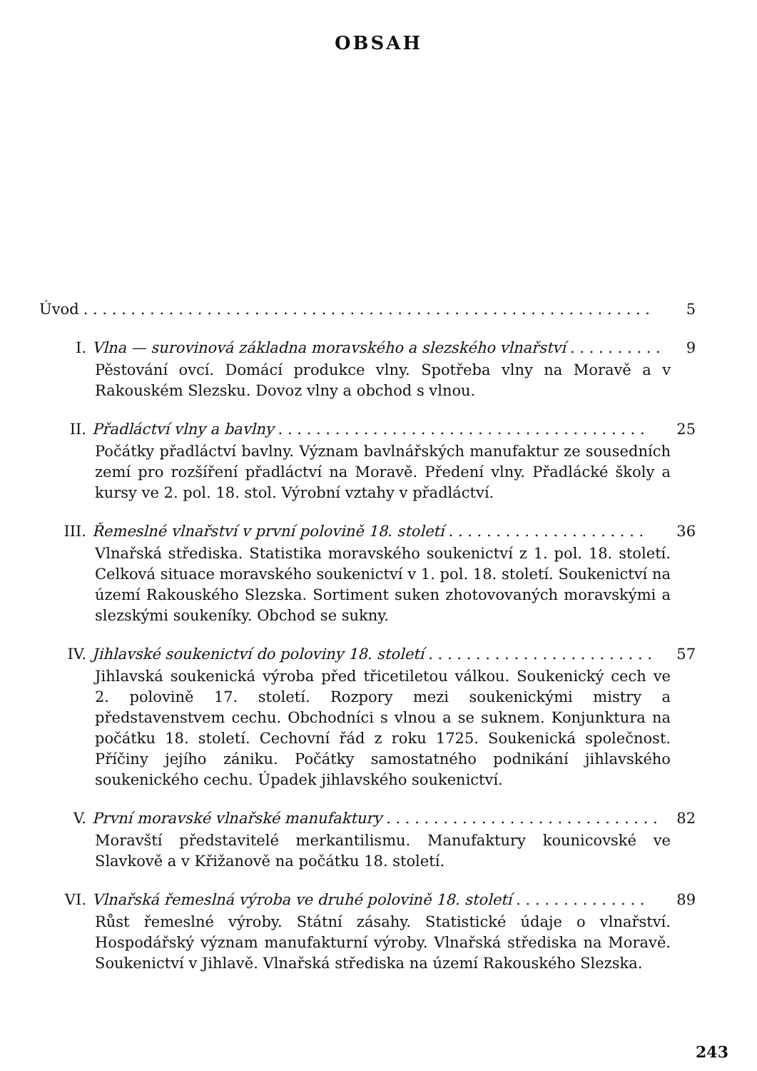OBSAH
Úvod. . . . . . . . . . . . . . . . . . . . . . . . . . . . . . . . . . . . . . . . . . . . . . . . . . . . . . . . . . . . 5
I. Vlna — surovinová základna moravského a slezského vlnařství. . . . . . . . . . 9
Pěstování ovcí. Domácí produkce vlny. Spotřeba vlny na Moravě a v Rakouském Slezsku. Dovoz vlny a obchod s vlnou.
II. Přadláctví vlny a bavlny. . . . . . . . . . . . . . . . . . . . . . . . . . . . . . . . . . . . . . . 25
Počátky přadláctví bavlny. Význam bavlnářských manufaktur ze sousedních zemí pro rozšíření přadláctví na Moravě. Předení vlny. Přadlácké školy a kursy ve 2. pol. 18. stol. Výrobní vztahy v přadláctví.
III. Řemeslné vlnařství v první polovině 18. století. . . . . . . . . . . . . . . . . . . . . 36
Vlnařská střediska. Statistika moravského soukenictví z 1. pol. 18. století. Celková situace moravského soukenictví v 1. pol. 18. století. Soukenictví na území Rakouského Slezska. Sortiment suken zhotovovaných moravskými a slezskými soukeníky. Obchod se sukny.
IV. Jihlavské soukenictví do poloviny 18. století. . . . . . . . . . . . . . . . . . . . . . . . 57
Jihlavská soukenická výroba před třicetiletou válkou. Soukenický cech ve 2. polovině 17. století. Rozpory mezi soukenickými mistry a představenstvem cechu. Obchodníci s vlnou a se suknem. Konjunktura na počátku 18. století. Cechovní řád z roku 1725. Soukenická společnost. Příčiny jejího zániku. Počátky samostatného podnikání jihlavského soukenického cechu. Úpadek jihlavského soukenictví.
V. První moravské vlnařské manufaktury. . . . . . . . . . . . . . . . . . . . . . . . . . . . . 82
Moravští představitelé merkantilismu. Manufaktury kounicovské ve Slavkově a v Křižanově na počátku 18. století.
VI. Vlnařská řemeslná výroba ve druhé polovině 18. století. . . . . . . . . . . . . . 89
Růst řemeslné výroby. Státní zásahy. Statistické údaje o vlnařství. Hospodářský význam manufakturní výroby. Vlnařská střediska na Moravě. Soukenictví v Jihlavě. Vlnařská střediska na území Rakouského Slezska.
243